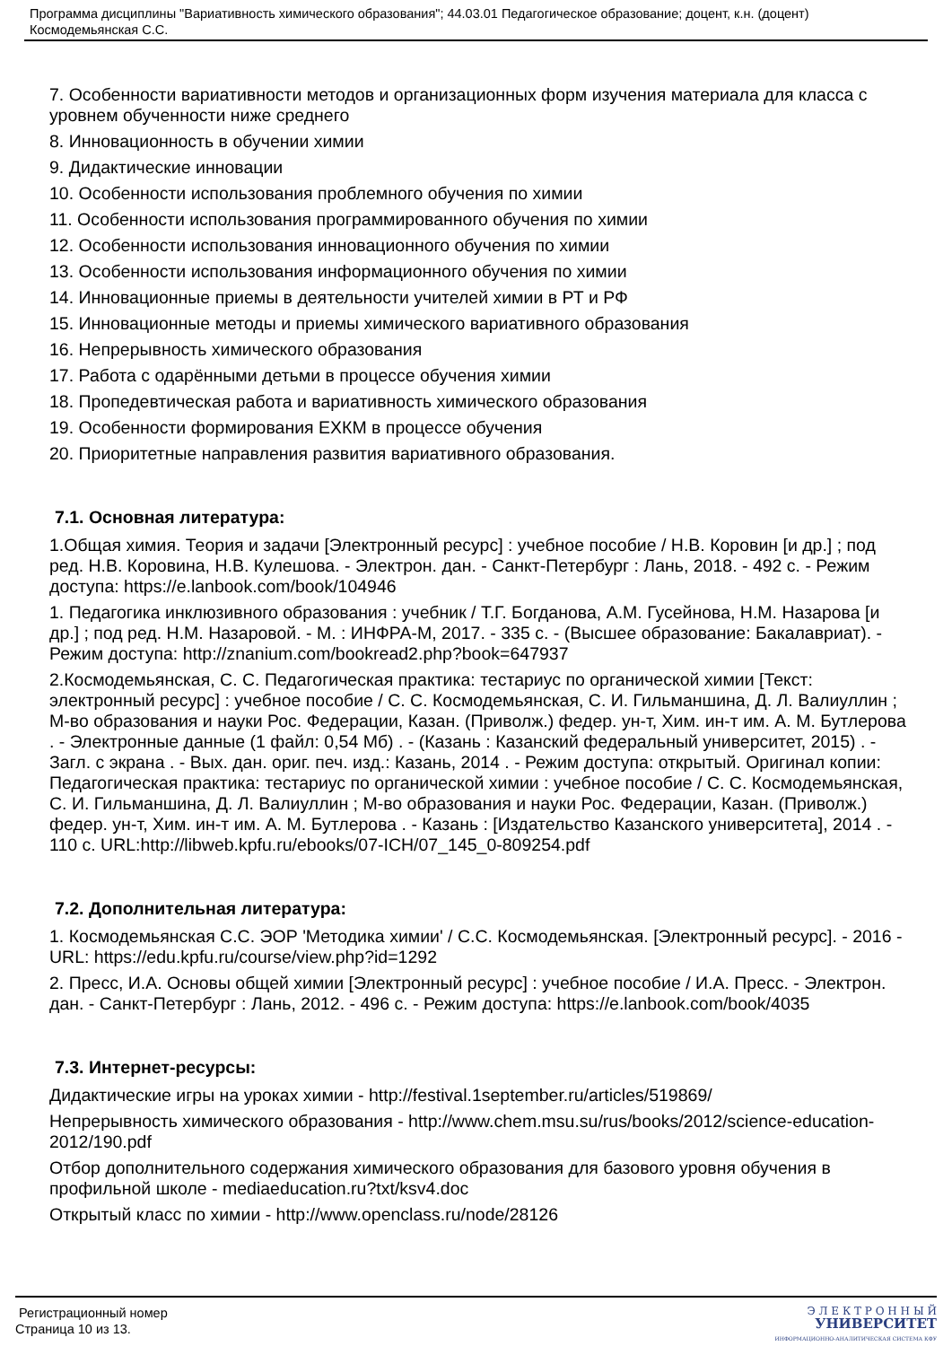Программа дисциплины "Вариативность химического образования"; 44.03.01 Педагогическое образование; доцент, к.н. (доцент)
Космодемьянская С.С.
7. Особенности вариативности методов и организационных форм изучения материала для класса с уровнем обученности ниже среднего
8. Инновационность в обучении химии
9. Дидактические инновации
10. Особенности использования проблемного обучения по химии
11. Особенности использования программированного обучения по химии
12. Особенности использования инновационного обучения по химии
13. Особенности использования информационного обучения по химии
14. Инновационные приемы в деятельности учителей химии в РТ и РФ
15. Инновационные методы и приемы химического вариативного образования
16. Непрерывность химического образования
17. Работа с одарёнными детьми в процессе обучения химии
18. Пропедевтическая работа и вариативность химического образования
19. Особенности формирования ЕХКМ в процессе обучения
20. Приоритетные направления развития вариативного образования.
7.1. Основная литература:
1.Общая химия. Теория и задачи [Электронный ресурс] : учебное пособие / Н.В. Коровин [и др.] ; под ред. Н.В. Коровина, Н.В. Кулешова. - Электрон. дан. - Санкт-Петербург : Лань, 2018. - 492 с. - Режим доступа: https://e.lanbook.com/book/104946
1. Педагогика инклюзивного образования : учебник / Т.Г. Богданова, А.М. Гусейнова, Н.М. Назарова [и др.] ; под ред. Н.М. Назаровой. - М. : ИНФРА-М, 2017. - 335 с. - (Высшее образование: Бакалавриат). - Режим доступа: http://znanium.com/bookread2.php?book=647937
2.Космодемьянская, С. С. Педагогическая практика: тестариус по органической химии [Текст: электронный ресурс] : учебное пособие / С. С. Космодемьянская, С. И. Гильманшина, Д. Л. Валиуллин ; М-во образования и науки Рос. Федерации, Казан. (Приволж.) федер. ун-т, Хим. ин-т им. А. М. Бутлерова . - Электронные данные (1 файл: 0,54 Мб) . - (Казань : Казанский федеральный университет, 2015) . - Загл. с экрана . - Вых. дан. ориг. печ. изд.: Казань, 2014 . - Режим доступа: открытый. Оригинал копии: Педагогическая практика: тестариус по органической химии : учебное пособие / С. С. Космодемьянская, С. И. Гильманшина, Д. Л. Валиуллин ; М-во образования и науки Рос. Федерации, Казан. (Приволж.) федер. ун-т, Хим. ин-т им. А. М. Бутлерова . - Казань : [Издательство Казанского университета], 2014 . - 110 с. URL:http://libweb.kpfu.ru/ebooks/07-ICH/07_145_0-809254.pdf
7.2. Дополнительная литература:
1. Космодемьянская С.С. ЭОР 'Методика химии' / С.С. Космодемьянская. [Электронный ресурс]. - 2016 - URL: https://edu.kpfu.ru/course/view.php?id=1292
2. Пресс, И.А. Основы общей химии [Электронный ресурс] : учебное пособие / И.А. Пресс. - Электрон. дан. - Санкт-Петербург : Лань, 2012. - 496 с. - Режим доступа: https://e.lanbook.com/book/4035
7.3. Интернет-ресурсы:
Дидактические игры на уроках химии - http://festival.1september.ru/articles/519869/
Непрерывность химического образования - http://www.chem.msu.su/rus/books/2012/science-education-2012/190.pdf
Отбор дополнительного содержания химического образования для базового уровня обучения в профильной школе - mediaeducation.ru?txt/ksv4.doc
Открытый класс по химии - http://www.openclass.ru/node/28126
Регистрационный номер
Страница 10 из 13.
Э Л Е К Т Р О Н Н Ы Й
УНИВЕРСИТЕТ
ИНФОРМАЦИОННО-АНАЛИТИЧЕСКАЯ СИСТЕМА КФУ